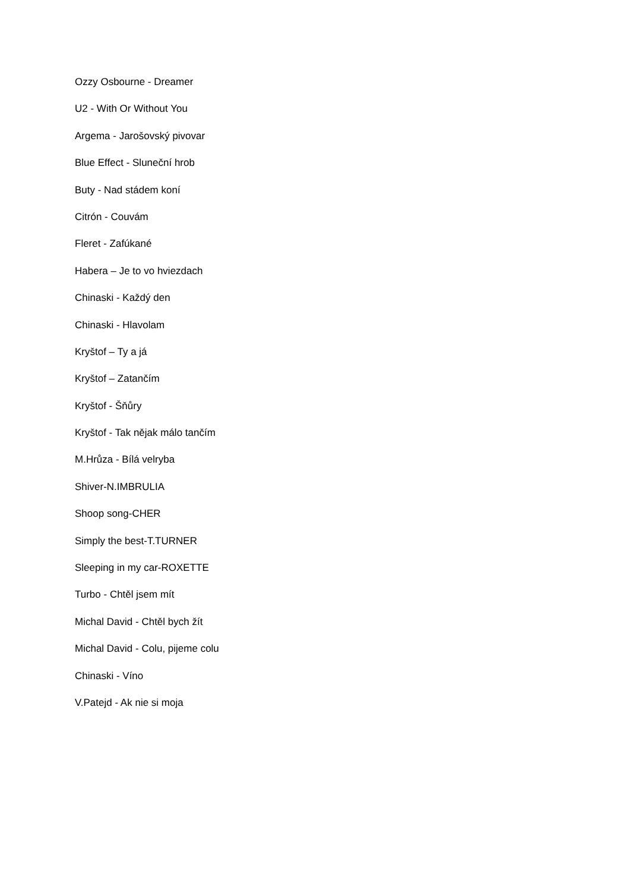Ozzy Osbourne - Dreamer
U2 - With Or Without You
Argema - Jarošovský pivovar
Blue Effect - Sluneční hrob
Buty - Nad stádem koní
Citrón - Couvám
Fleret - Zafúkané
Habera – Je to vo hviezdach
Chinaski - Každý den
Chinaski - Hlavolam
Kryštof – Ty a já
Kryštof – Zatančím
Kryštof - Šňůry
Kryštof - Tak nějak málo tančím
M.Hrůza - Bílá velryba
Shiver-N.IMBRULIA
Shoop song-CHER
Simply the best-T.TURNER
Sleeping in my car-ROXETTE
Turbo - Chtěl jsem mít
Michal David - Chtěl bych žít
Michal David - Colu, pijeme colu
Chinaski - Víno
V.Patejd - Ak nie si moja